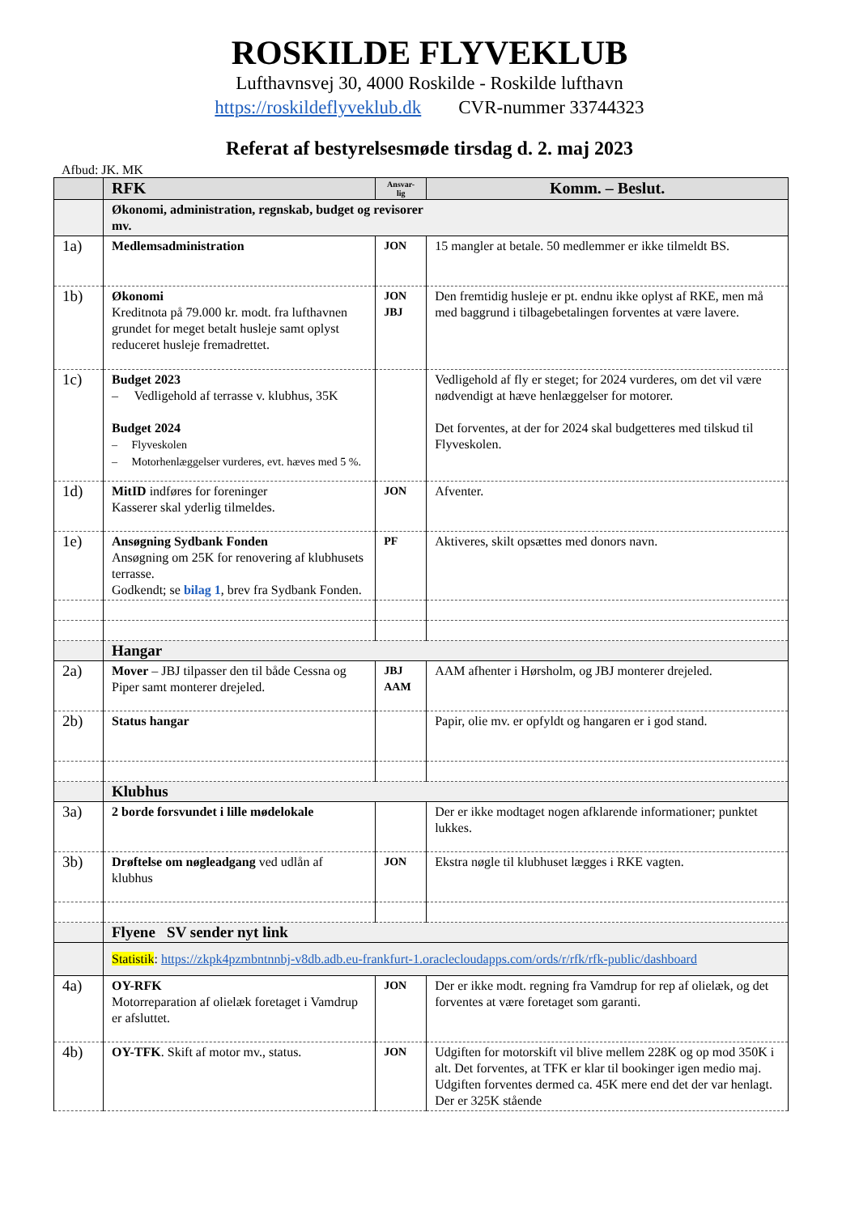ROSKILDE FLYVEKLUB
Lufthavnsvej 30, 4000 Roskilde - Roskilde lufthavn
https://roskildeflyveklub.dk CVR-nummer 33744323
Referat af bestyrelsesmøde tirsdag d. 2. maj 2023
Afbud: JK. MK
| | RFK | Ansvar- lig | Komm. – Beslut. |
| --- | --- | --- | --- |
| | Økonomi, administration, regnskab, budget og revisorer mv. | | |
| 1a) | Medlemsadministration | JON | 15 mangler at betale. 50 medlemmer er ikke tilmeldt BS. |
| 1b) | Økonomi Kreditnota på 79.000 kr. modt. fra lufthavnen grundet for meget betalt husleje samt oplyst reduceret husleje fremadrettet. | JON JBJ | Den fremtidig husleje er pt. endnu ikke oplyst af RKE, men må med baggrund i tilbagebetalingen forventes at være lavere. |
| 1c) | Budget 2023 – Vedligehold af terrasse v. klubhus, 35K Budget 2024 – Flyveskolen – Motorhenlæggelser vurderes, evt. hæves med 5 %. | | Vedligehold af fly er steget; for 2024 vurderes, om det vil være nødvendigt at hæve henlæggelser for motorer. Det forventes, at der for 2024 skal budgetteres med tilskud til Flyveskolen. |
| 1d) | MitID indføres for foreninger Kasserer skal yderlig tilmeldes. | JON | Afventer. |
| 1e) | Ansøgning Sydbank Fonden Ansøgning om 25K for renovering af klubhusets terrasse. Godkendt; se bilag 1 , brev fra Sydbank Fonden. | PF | Aktiveres, skilt opsættes med donors navn. |
| | Hangar | | |
| 2a) | Mover – JBJ tilpasser den til både Cessna og Piper samt monterer drejeled. | JBJ AAM | AAM afhenter i Hørsholm, og JBJ monterer drejeled. |
| 2b) | Status hangar | | Papir, olie mv. er opfyldt og hangaren er i god stand. |
| | Klubhus | | |
| 3a) | 2 borde forsvundet i lille mødelokale | | Der er ikke modtaget nogen afklarende informationer; punktet lukkes. |
| 3b) | Drøftelse om nøgleadgang ved udlån af klubhus | JON | Ekstra nøgle til klubhuset lægges i RKE vagten. |
| | Flyene SV sender nyt link | | |
| | Statistik : https://zkpk4pzmbntnnbj-v8db.adb.eu-frankfurt-1.oraclecloudapps.com/ords/r/rfk/rfk-public/dashboard | | |
| 4a) | OY-RFK Motorreparation af olielæk foretaget i Vamdrup er afsluttet. | JON | Der er ikke modt. regning fra Vamdrup for rep af olielæk, og det forventes at være foretaget som garanti. |
| 4b) | OY-TFK . Skift af motor mv., status. | JON | Udgiften for motorskift vil blive mellem 228K og op mod 350K i alt. Det forventes, at TFK er klar til bookinger igen medio maj. Udgiften forventes dermed ca. 45K mere end det der var henlagt. Der er 325K stående |